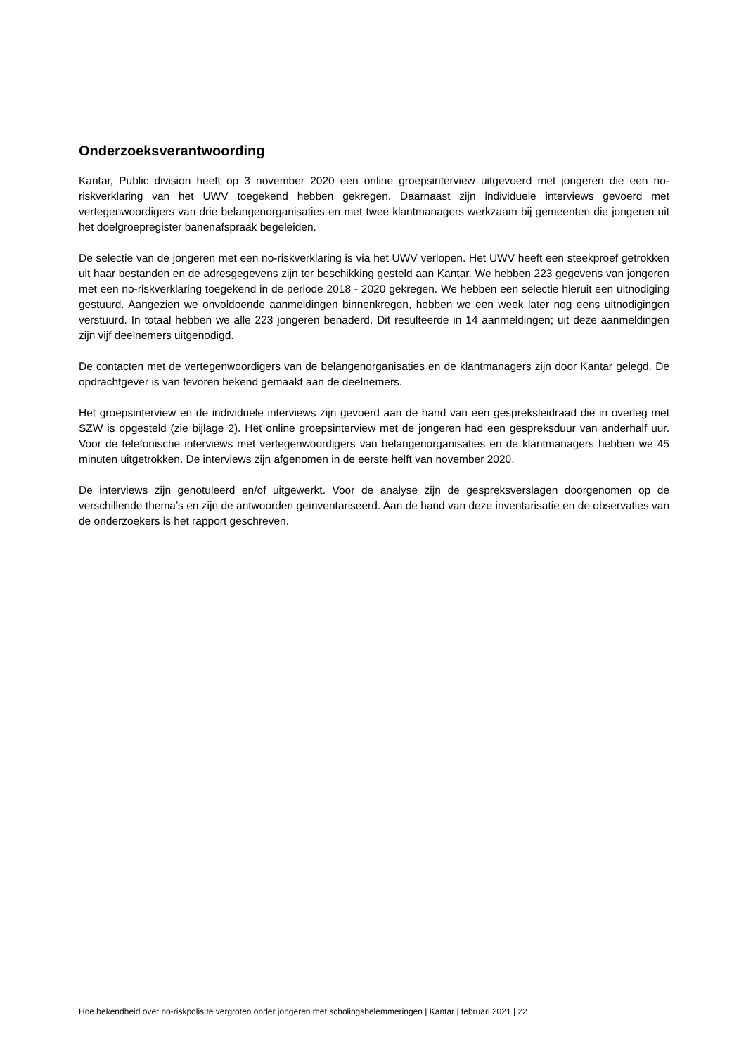Onderzoeksverantwoording
Kantar, Public division heeft op 3 november 2020 een online groepsinterview uitgevoerd met jongeren die een no-riskverklaring van het UWV toegekend hebben gekregen. Daarnaast zijn individuele interviews gevoerd met vertegenwoordigers van drie belangenorganisaties en met twee klantmanagers werkzaam bij gemeenten die jongeren uit het doelgroepregister banenafspraak begeleiden.
De selectie van de jongeren met een no-riskverklaring is via het UWV verlopen. Het UWV heeft een steekproef getrokken uit haar bestanden en de adresgegevens zijn ter beschikking gesteld aan Kantar. We hebben 223 gegevens van jongeren met een no-riskverklaring toegekend in de periode 2018 - 2020 gekregen. We hebben een selectie hieruit een uitnodiging gestuurd. Aangezien we onvoldoende aanmeldingen binnenkregen, hebben we een week later nog eens uitnodigingen verstuurd. In totaal hebben we alle 223 jongeren benaderd. Dit resulteerde in 14 aanmeldingen; uit deze aanmeldingen zijn vijf deelnemers uitgenodigd.
De contacten met de vertegenwoordigers van de belangenorganisaties en de klantmanagers zijn door Kantar gelegd. De opdrachtgever is van tevoren bekend gemaakt aan de deelnemers.
Het groepsinterview en de individuele interviews zijn gevoerd aan de hand van een gespreksleidraad die in overleg met SZW is opgesteld (zie bijlage 2). Het online groepsinterview met de jongeren had een gespreksduur van anderhalf uur. Voor de telefonische interviews met vertegenwoordigers van belangenorganisaties en de klantmanagers hebben we 45 minuten uitgetrokken. De interviews zijn afgenomen in de eerste helft van november 2020.
De interviews zijn genotuleerd en/of uitgewerkt. Voor de analyse zijn de gespreksverslagen doorgenomen op de verschillende thema’s en zijn de antwoorden geïnventariseerd. Aan de hand van deze inventarisatie en de observaties van de onderzoekers is het rapport geschreven.
Hoe bekendheid over no-riskpolis te vergroten onder jongeren met scholingsbelemmeringen | Kantar | februari 2021 | 22